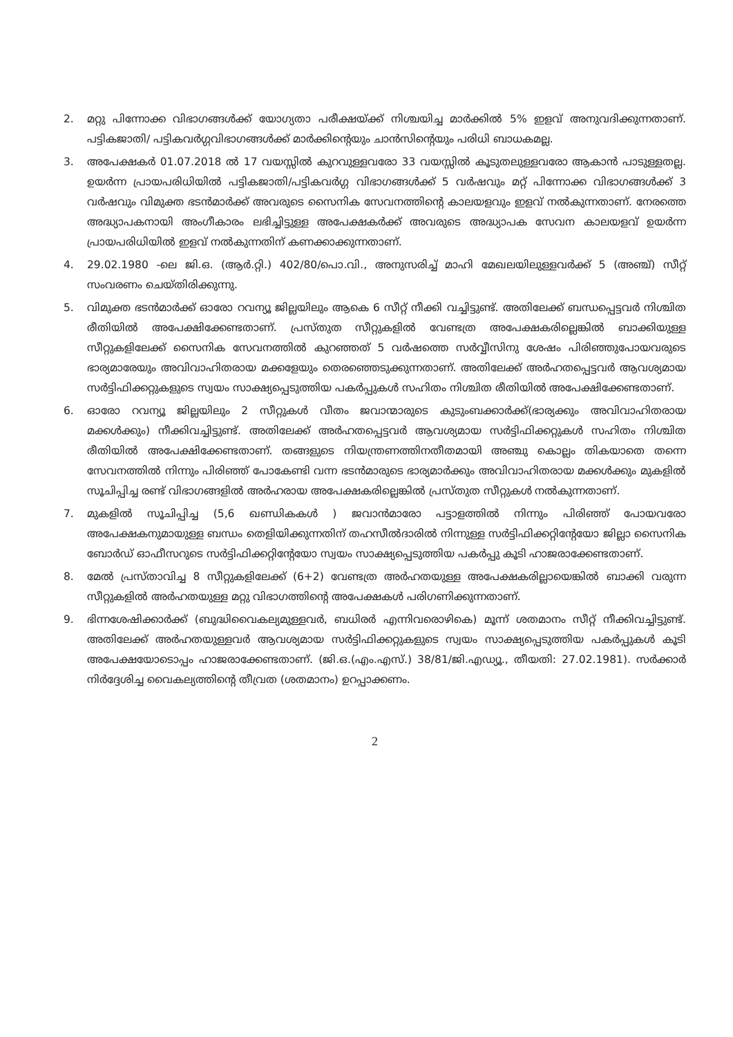2. മറ്റു പിന്നോക്ക വിഭാഗങ്ങൾക്ക് യോഗ്യതാ പരീക്ഷയ്ക്ക് നിശ്ചയിച്ച മാർക്കിൽ 5% ഇളവ് അനുവദിക്കുന്നതാണ്. പട്ടികജാതി/ പട്ടികവർഗ്ഗവിഭാഗങ്ങൾക്ക് മാർക്കിന്റെയും ചാൻസിന്റെയും പരിധി ബാധകമല്ല.
3. അപേക്ഷകർ 01.07.2018 ൽ 17 വയസ്സിൽ കുറവുള്ളവരോ 33 വയസ്സിൽ കൂടുതലുള്ളവരോ ആകാൻ പാടുള്ളതല്ല. ഉയർന്ന പ്രായപരിധിയിൽ പട്ടികജാതി/പട്ടികവർഗ്ഗ വിഭാഗങ്ങൾക്ക് 5 വർഷവും മറ്റ് പിന്നോക്ക വിഭാഗങ്ങൾക്ക് 3 വർഷവും വിമുക്ത ഭടൻമാർക്ക് അവരുടെ സൈനിക സേവനത്തിന്റെ കാലയളവും ഇളവ് നൽകുന്നതാണ്. നേരത്തെ അദ്ധ്യാപകനായി അംഗീകാരം ലഭിച്ചിട്ടുള്ള അപേക്ഷകർക്ക് അവരുടെ അദ്ധ്യാപക സേവന കാലയളവ് ഉയർന്ന പ്രായപരിധിയിൽ ഇളവ് നൽകുന്നതിന് കണക്കാക്കുന്നതാണ്.
4. 29.02.1980 -ലെ ജി.ഒ. (ആർ.റ്റി.) 402/80/പൊ.വി., അനുസരിച്ച് മാഹി മേഖലയിലുള്ളവർക്ക് 5 (അഞ്ച്) സീറ്റ് സംവരണം ചെയ്തിരിക്കുന്നു.
5. വിമുക്ത ഭടൻമാർക്ക് ഓരോ റവന്യൂ ജില്ലയിലും ആകെ 6 സീറ്റ് നീക്കി വച്ചിട്ടുണ്ട്. അതിലേക്ക് ബന്ധപ്പെട്ടവർ നിശ്ചിത രീതിയിൽ അപേക്ഷിക്കേണ്ടതാണ്. പ്രസ്തുത സീറ്റുകളിൽ വേണ്ടത്ര അപേക്ഷകരില്ലെങ്കിൽ ബാക്കിയുള്ള സീറ്റുകളിലേക്ക് സൈനിക സേവനത്തിൽ കുറഞ്ഞത് 5 വർഷത്തെ സർവ്വീസിനു ശേഷം പിരിഞ്ഞുപോയവരുടെ ഭാര്യമാരേയും അവിവാഹിതരായ മക്കളേയും തെരഞ്ഞെടുക്കുന്നതാണ്. അതിലേക്ക് അർഹതപ്പെട്ടവർ ആവശ്യമായ സർട്ടിഫിക്കറ്റുകളുടെ സ്വയം സാക്ഷ്യപ്പെടുത്തിയ പകർപ്പുകൾ സഹിതം നിശ്ചിത രീതിയിൽ അപേക്ഷിക്കേണ്ടതാണ്.
6. ഓരോ റവന്യൂ ജില്ലയിലും 2 സീറ്റുകൾ വീതം ജവാന്മാരുടെ കുടുംബക്കാർക്ക്(ഭാര്യക്കും അവിവാഹിതരായ മക്കൾക്കും) നീക്കിവച്ചിട്ടുണ്ട്. അതിലേക്ക് അർഹതപ്പെട്ടവർ ആവശ്യമായ സർട്ടിഫിക്കറ്റുകൾ സഹിതം നിശ്ചിത രീതിയിൽ അപേക്ഷിക്കേണ്ടതാണ്. തങ്ങളുടെ നിയന്ത്രണത്തിനതീതമായി അഞ്ചു കൊല്ലം തികയാതെ തന്നെ സേവനത്തിൽ നിന്നും പിരിഞ്ഞ് പോകേണ്ടി വന്ന ഭടൻമാരുടെ ഭാര്യമാർക്കും അവിവാഹിതരായ മക്കൾക്കും മുകളിൽ സൂചിപ്പിച്ച രണ്ട് വിഭാഗങ്ങളിൽ അർഹരായ അപേക്ഷകരില്ലെങ്കിൽ പ്രസ്തുത സീറ്റുകൾ നൽകുന്നതാണ്.
7. മുകളിൽ സൂചിപ്പിച്ച (5,6 ഖണ്ഡികകൾ ) ജവാൻമാരോ പട്ടാളത്തിൽ നിന്നും പിരിഞ്ഞ് പോയവരോ അപേക്ഷകനുമായുള്ള ബന്ധം തെളിയിക്കുന്നതിന് തഹസീൽദാരിൽ നിന്നുള്ള സർട്ടിഫിക്കറ്റിന്റേയോ ജില്ലാ സൈനിക ബോർഡ് ഓഫീസറുടെ സർട്ടിഫിക്കറ്റിന്റേയോ സ്വയം സാക്ഷ്യപ്പെടുത്തിയ പകർപ്പു കൂടി ഹാജരാക്കേണ്ടതാണ്.
8. മേൽ പ്രസ്താവിച്ച 8 സീറ്റുകളിലേക്ക് (6+2) വേണ്ടത്ര അർഹതയുള്ള അപേക്ഷകരില്ലായെങ്കിൽ ബാക്കി വരുന്ന സീറ്റുകളിൽ അർഹതയുള്ള മറ്റു വിഭാഗത്തിന്റെ അപേക്ഷകൾ പരിഗണിക്കുന്നതാണ്.
9. ഭിന്നശേഷിക്കാർക്ക് (ബുദ്ധിവൈകല്യമുള്ളവർ, ബധിരർ എന്നിവരൊഴികെ) മൂന്ന് ശതമാനം സീറ്റ് നീക്കിവച്ചിട്ടുണ്ട്. അതിലേക്ക് അർഹതയുള്ളവർ ആവശ്യമായ സർട്ടിഫിക്കറ്റുകളുടെ സ്വയം സാക്ഷ്യപ്പെടുത്തിയ പകർപ്പുകൾ കൂടി അപേക്ഷയോടൊപ്പം ഹാജരാക്കേണ്ടതാണ്. (ജി.ഒ.(എം.എസ്.) 38/81/ജി.എഡ്യൂ., തീയതി: 27.02.1981). സർക്കാർ നിർദ്ദേശിച്ച വൈകല്യത്തിന്റെ തീവ്രത (ശതമാനം) ഉറപ്പാക്കണം.
2